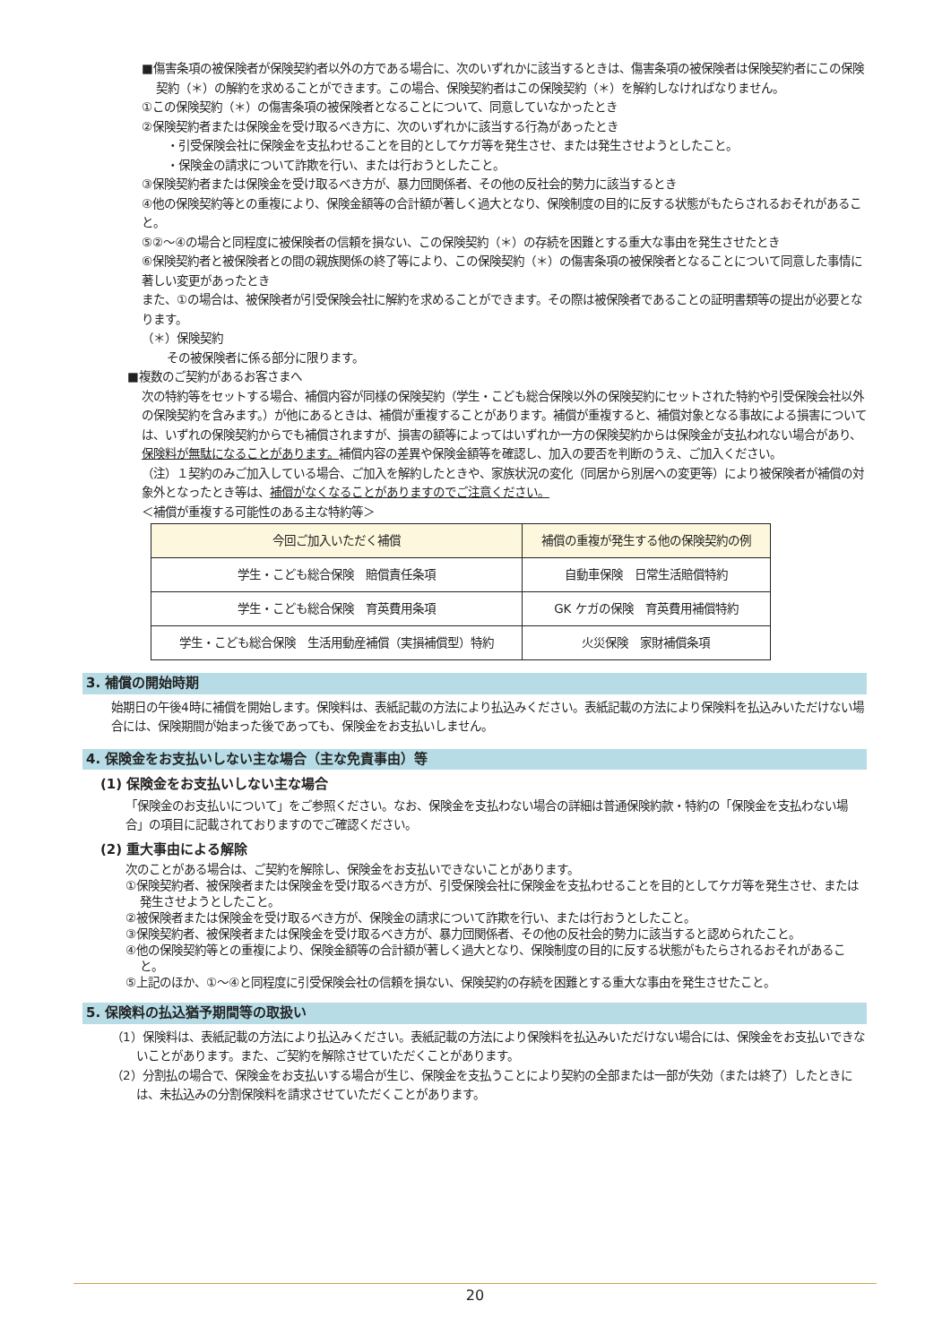■傷害条項の被保険者が保険契約者以外の方である場合に、次のいずれかに該当するときは、傷害条項の被保険者は保険契約者にこの保険契約（＊）の解約を求めることができます。この場合、保険契約者はこの保険契約（＊）を解約しなければなりません。
①この保険契約（＊）の傷害条項の被保険者となることについて、同意していなかったとき
②保険契約者または保険金を受け取るべき方に、次のいずれかに該当する行為があったとき
・引受保険会社に保険金を支払わせることを目的としてケガ等を発生させ、または発生させようとしたこと。
・保険金の請求について詐欺を行い、または行おうとしたこと。
③保険契約者または保険金を受け取るべき方が、暴力団関係者、その他の反社会的勢力に該当するとき
④他の保険契約等との重複により、保険金額等の合計額が著しく過大となり、保険制度の目的に反する状態がもたらされるおそれがあること。
⑤②～④の場合と同程度に被保険者の信頼を損ない、この保険契約（＊）の存続を困難とする重大な事由を発生させたとき
⑥保険契約者と被保険者との間の親族関係の終了等により、この保険契約（＊）の傷害条項の被保険者となることについて同意した事情に著しい変更があったとき
また、①の場合は、被保険者が引受保険会社に解約を求めることができます。その際は被保険者であることの証明書類等の提出が必要となります。
（＊）保険契約
その被保険者に係る部分に限ります。
■複数のご契約があるお客さまへ
次の特約等をセットする場合、補償内容が同様の保険契約（学生・こども総合保険以外の保険契約にセットされた特約や引受保険会社以外の保険契約を含みます。）が他にあるときは、補償が重複することがあります。補償が重複すると、補償対象となる事故による損害については、いずれの保険契約からでも補償されますが、損害の額等によってはいずれか一方の保険契約からは保険金が支払われない場合があり、保険料が無駄になることがあります。補償内容の差異や保険金額等を確認し、加入の要否を判断のうえ、ご加入ください。
（注）１契約のみご加入している場合、ご加入を解約したときや、家族状況の変化（同居から別居への変更等）により被保険者が補償の対象外となったとき等は、補償がなくなることがありますのでご注意ください。
＜補償が重複する可能性のある主な特約等＞
| 今回ご加入いただく補償 | 補償の重複が発生する他の保険契約の例 |
| --- | --- |
| 学生・こども総合保険 賠償責任条項 | 自動車保険 日常生活賠償特約 |
| 学生・こども総合保険 育英費用条項 | GK ケガの保険 育英費用補償特約 |
| 学生・こども総合保険 生活用動産補償（実損補償型）特約 | 火災保険 家財補償条項 |
3. 補償の開始時期
始期日の午後4時に補償を開始します。保険料は、表紙記載の方法により払込みください。表紙記載の方法により保険料を払込みいただけない場合には、保険期間が始まった後であっても、保険金をお支払いしません。
4. 保険金をお支払いしない主な場合（主な免責事由）等
(1) 保険金をお支払いしない主な場合
「保険金のお支払いについて」をご参照ください。なお、保険金を支払わない場合の詳細は普通保険約款・特約の「保険金を支払わない場合」の項目に記載されておりますのでご確認ください。
(2) 重大事由による解除
次のことがある場合は、ご契約を解除し、保険金をお支払いできないことがあります。
①保険契約者、被保険者または保険金を受け取るべき方が、引受保険会社に保険金を支払わせることを目的としてケガ等を発生させ、または発生させようとしたこと。
②被保険者または保険金を受け取るべき方が、保険金の請求について詐欺を行い、または行おうとしたこと。
③保険契約者、被保険者または保険金を受け取るべき方が、暴力団関係者、その他の反社会的勢力に該当すると認められたこと。
④他の保険契約等との重複により、保険金額等の合計額が著しく過大となり、保険制度の目的に反する状態がもたらされるおそれがあること。
⑤上記のほか、①～④と同程度に引受保険会社の信頼を損ない、保険契約の存続を困難とする重大な事由を発生させたこと。
5. 保険料の払込猶予期間等の取扱い
（1）保険料は、表紙記載の方法により払込みください。表紙記載の方法により保険料を払込みいただけない場合には、保険金をお支払いできないことがあります。また、ご契約を解除させていただくことがあります。
（2）分割払の場合で、保険金をお支払いする場合が生じ、保険金を支払うことにより契約の全部または一部が失効（または終了）したときには、未払込みの分割保険料を請求させていただくことがあります。
20